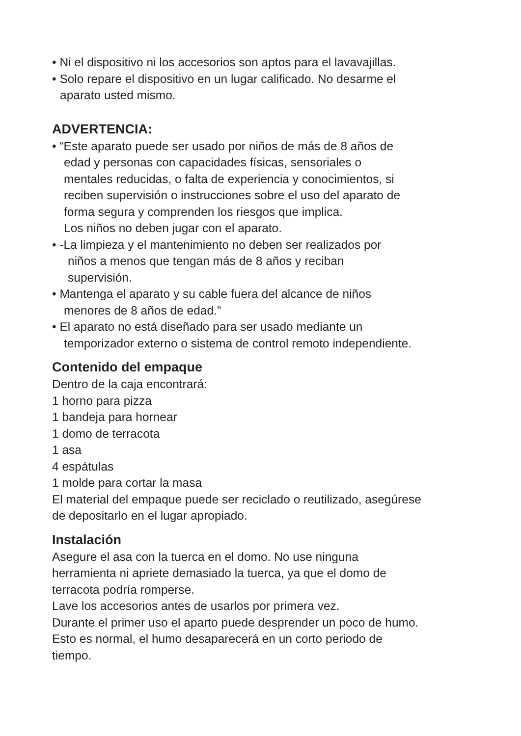• Ni el dispositivo ni los accesorios son aptos para el lavavajillas.
• Solo repare el dispositivo en un lugar calificado. No desarme el
aparato usted mismo.
ADVERTENCIA:
• “Este aparato puede ser usado por niños de más de 8 años de
edad y personas con capacidades físicas, sensoriales o
mentales reducidas, o falta de experiencia y conocimientos, si
reciben supervisión o instrucciones sobre el uso del aparato de
forma segura y comprenden los riesgos que implica.
Los niños no deben jugar con el aparato.
• -La limpieza y el mantenimiento no deben ser realizados por
niños a menos que tengan más de 8 años y reciban
supervisión.
• Mantenga el aparato y su cable fuera del alcance de niños
menores de 8 años de edad.”
• El aparato no está diseñado para ser usado mediante un
temporizador externo o sistema de control remoto independiente.
Contenido del empaque
Dentro de la caja encontrará:
1 horno para pizza
1 bandeja para hornear
1 domo de terracota
1 asa
4 espátulas
1 molde para cortar la masa
El material del empaque puede ser reciclado o reutilizado, asegúrese
de depositarlo en el lugar apropiado.
Instalación
Asegure el asa con la tuerca en el domo. No use ninguna
herramienta ni apriete demasiado la tuerca, ya que el domo de
terracota podría romperse.
Lave los accesorios antes de usarlos por primera vez.
Durante el primer uso el aparto puede desprender un poco de humo.
Esto es normal, el humo desaparecerá en un corto periodo de
tiempo.